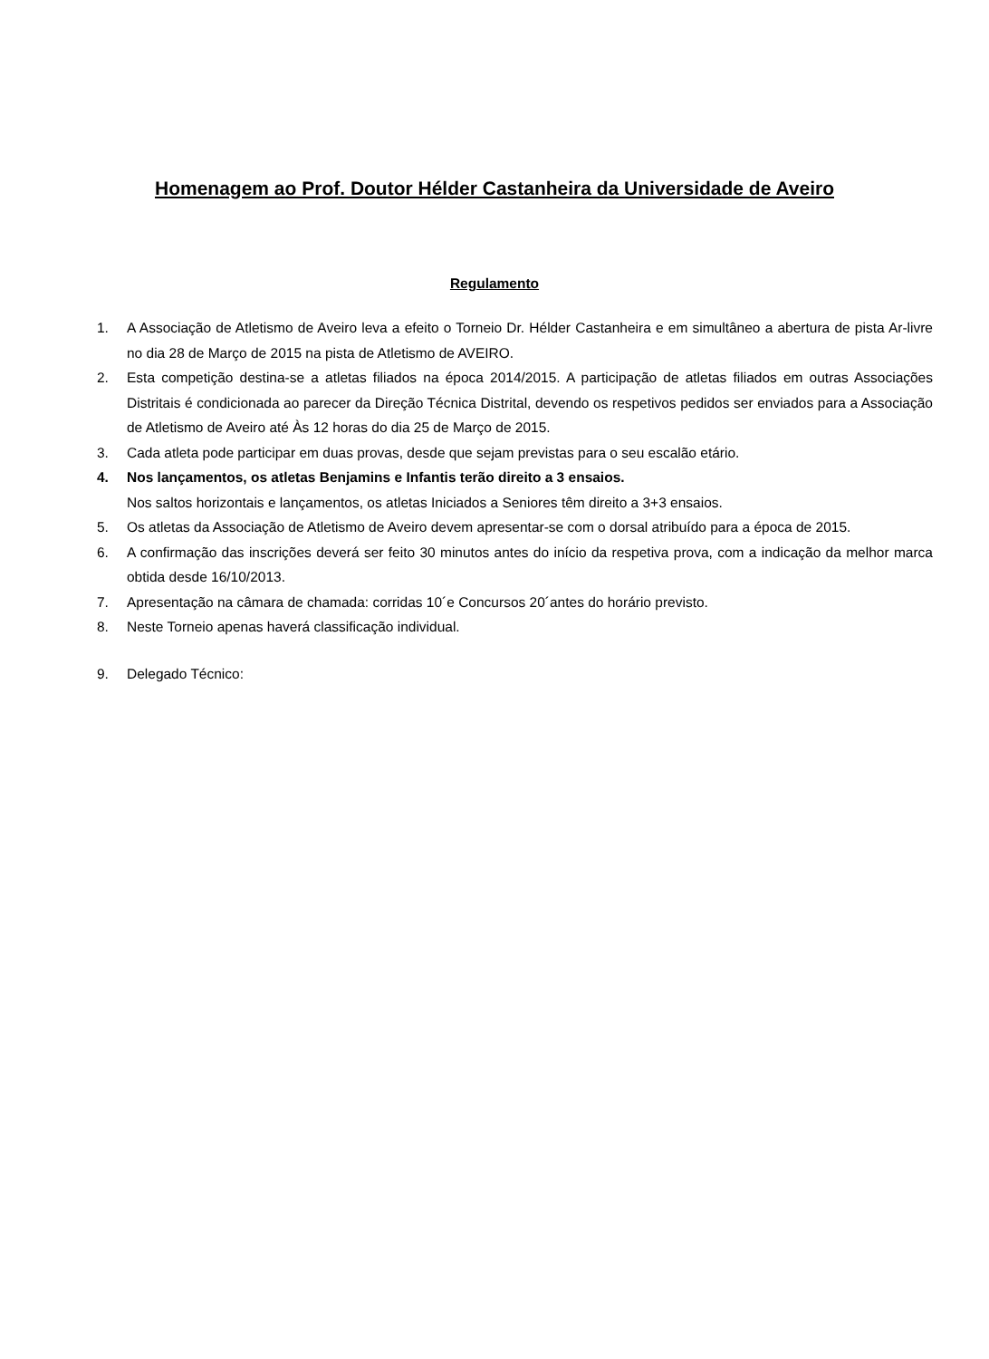Homenagem ao Prof. Doutor Hélder Castanheira da Universidade de Aveiro
Regulamento
1. A Associação de Atletismo de Aveiro leva a efeito o Torneio Dr. Hélder Castanheira e em simultâneo a abertura de pista Ar-livre no dia 28 de Março de 2015 na pista de Atletismo de AVEIRO.
2. Esta competição destina-se a atletas filiados na época 2014/2015. A participação de atletas filiados em outras Associações Distritais é condicionada ao parecer da Direção Técnica Distrital, devendo os respetivos pedidos ser enviados para a Associação de Atletismo de Aveiro até Às 12 horas do dia 25 de Março de 2015.
3. Cada atleta pode participar em duas provas, desde que sejam previstas para o seu escalão etário.
4. Nos lançamentos, os atletas Benjamins e Infantis terão direito a 3 ensaios.
Nos saltos horizontais e lançamentos, os atletas Iniciados a Seniores têm direito a 3+3 ensaios.
5. Os atletas da Associação de Atletismo de Aveiro devem apresentar-se com o dorsal atribuído para a época de 2015.
6. A confirmação das inscrições deverá ser feito 30 minutos antes do início da respetiva prova, com a indicação da melhor marca obtida desde 16/10/2013.
7. Apresentação na câmara de chamada: corridas 10´e Concursos 20´antes do horário previsto.
8. Neste Torneio apenas haverá classificação individual.
9. Delegado Técnico: